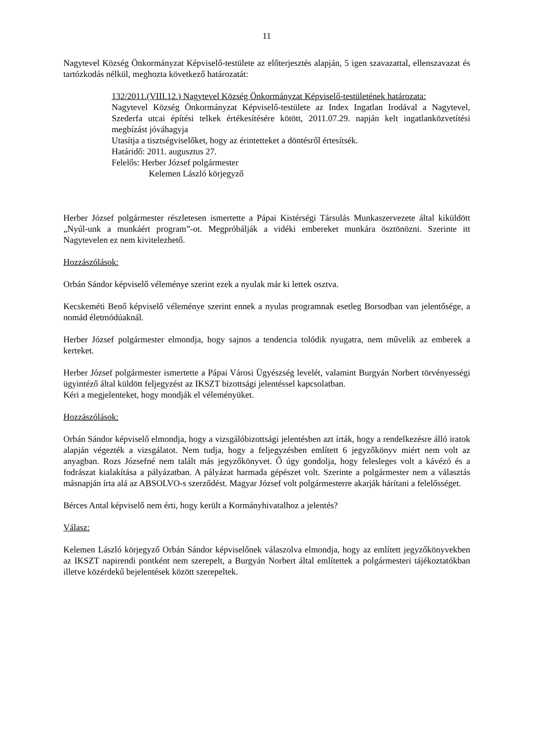11
Nagytevel Község Önkormányzat Képviselő-testülete az előterjesztés alapján, 5 igen szavazattal, ellenszavazat és tartózkodás nélkül, meghozta következő határozatát:
132/2011.(VIII.12.) Nagytevel Község Önkormányzat Képviselő-testületének határozata:
Nagytevel Község Önkormányzat Képviselő-testülete az Index Ingatlan Irodával a Nagytevel, Szederfa utcai építési telkek értékesítésére kötött, 2011.07.29. napján kelt ingatlanközvetítési megbízást jóváhagyja
Utasítja a tisztségviselőket, hogy az érintetteket a döntésről értesítsék.
Határidő: 2011. augusztus 27.
Felelős: Herber József polgármester
Kelemen László körjegyző
Herber József polgármester részletesen ismertette a Pápai Kistérségi Társulás Munkaszervezete által kiküldött „Nyúl-unk a munkáért program”-ot. Megpróbálják a vidéki embereket munkára ösztönözni. Szerinte itt Nagytevelen ez nem kivitelezhető.
Hozzászólások:
Orbán Sándor képviselő véleménye szerint ezek a nyulak már ki lettek osztva.
Kecskeméti Benő képviselő véleménye szerint ennek a nyulas programnak esetleg Borsodban van jelentősége, a nomád életmódúaknál.
Herber József polgármester elmondja, hogy sajnos a tendencia tolódik nyugatra, nem művelik az emberek a kerteket.
Herber József polgármester ismertette a Pápai Városi Ügyészség levelét, valamint Burgyán Norbert törvényességi ügyintéző által küldött feljegyzést az IKSZT bizottsági jelentéssel kapcsolatban.
Kéri a megjelenteket, hogy mondják el véleményüket.
Hozzászólások:
Orbán Sándor képviselő elmondja, hogy a vizsgálóbizottsági jelentésben azt írták, hogy a rendelkezésre álló iratok alapján végezték a vizsgálatot. Nem tudja, hogy a feljegyzésben említett 6 jegyzőkönyv miért nem volt az anyagban. Rozs Józsefné nem talált más jegyzőkönyvet. Ő úgy gondolja, hogy felesleges volt a kávézó és a fodrászat kialakítása a pályázatban. A pályázat harmada gépészet volt. Szerinte a polgármester nem a választás másnapján írta alá az ABSOLVO-s szerződést. Magyar József volt polgármesterre akarják hárítani a felelősséget.
Bérces Antal képviselő nem érti, hogy került a Kormányhivatalhoz a jelentés?
Válasz:
Kelemen László körjegyző Orbán Sándor képviselőnek válaszolva elmondja, hogy az említett jegyzőkönyvekben az IKSZT napirendi pontként nem szerepelt, a Burgyán Norbert által említettek a polgármesteri tájékoztatókban illetve közérdekű bejelentések között szerepeltek.